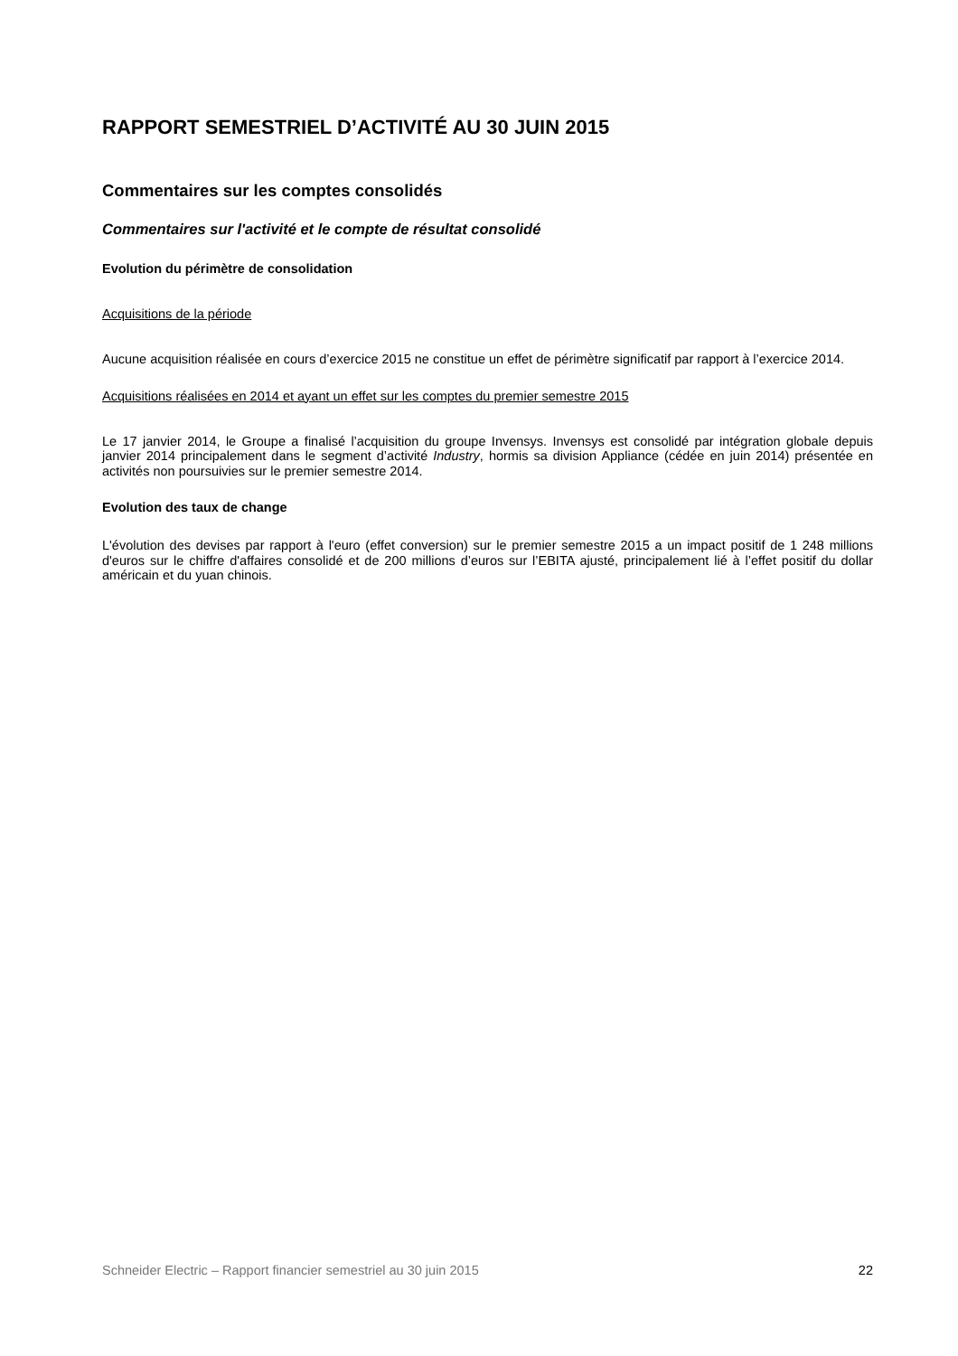RAPPORT SEMESTRIEL D’ACTIVITÉ AU 30 JUIN 2015
Commentaires sur les comptes consolidés
Commentaires sur l'activité et le compte de résultat consolidé
Evolution du périmètre de consolidation
Acquisitions de la période
Aucune acquisition réalisée en cours d’exercice 2015 ne constitue un effet de périmètre significatif par rapport à l’exercice 2014.
Acquisitions réalisées en 2014 et ayant un effet sur les comptes du premier semestre 2015
Le 17 janvier 2014, le Groupe a finalisé l’acquisition du groupe Invensys. Invensys est consolidé par intégration globale depuis janvier 2014 principalement dans le segment d’activité Industry, hormis sa division Appliance (cédée en juin 2014) présentée en activités non poursuivies sur le premier semestre 2014.
Evolution des taux de change
L'évolution des devises par rapport à l'euro (effet conversion) sur le premier semestre 2015 a un impact positif de 1 248 millions d'euros sur le chiffre d'affaires consolidé et de 200 millions d’euros sur l’EBITA ajusté, principalement lié à l’effet positif du dollar américain et du yuan chinois.
Schneider Electric – Rapport financier semestriel au 30 juin 2015 22